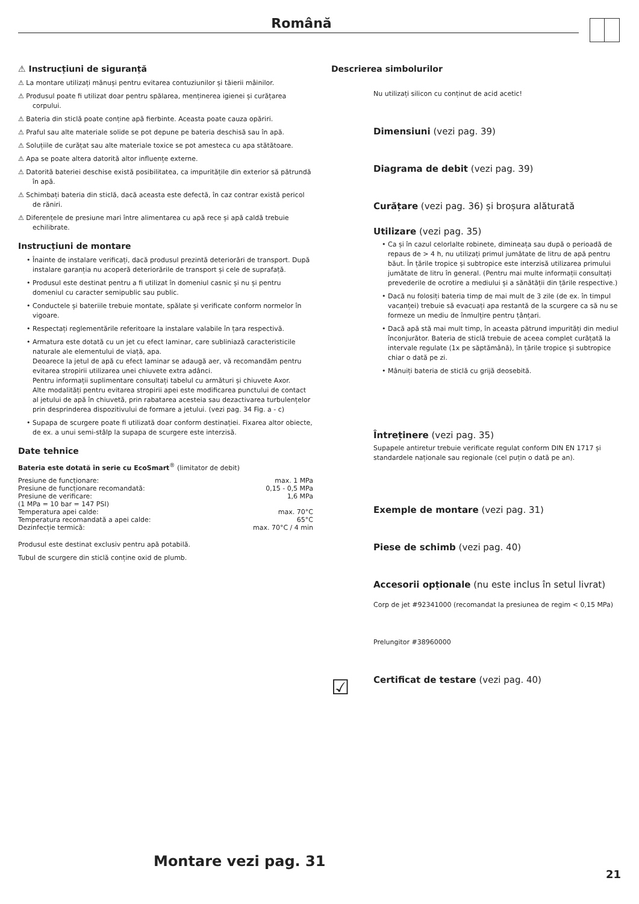Română
⚠ Instrucțiuni de siguranță
⚠ La montare utilizați mănuși pentru evitarea contuziunilor și tăierii mâinilor.
⚠ Produsul poate fi utilizat doar pentru spălarea, menținerea igienei și curățarea corpului.
⚠ Bateria din sticlă poate conține apă fierbinte. Aceasta poate cauza opăriri.
⚠ Praful sau alte materiale solide se pot depune pe bateria deschisă sau în apă.
⚠ Soluțiile de curățat sau alte materiale toxice se pot amesteca cu apa stătătoare.
⚠ Apa se poate altera datorită altor influențe externe.
⚠ Datorită bateriei deschise există posibilitatea, ca impuritățile din exterior să pătrundă în apă.
⚠ Schimbați bateria din sticlă, dacă aceasta este defectă, în caz contrar există pericol de răniri.
⚠ Diferențele de presiune mari între alimentarea cu apă rece și apă caldă trebuie echilibrate.
Instrucțiuni de montare
• Înainte de instalare verificați, dacă produsul prezintă deteriorări de transport. După instalare garanția nu acoperă deteriorările de transport și cele de suprafață.
• Produsul este destinat pentru a fi utilizat în domeniul casnic și nu și pentru domeniul cu caracter semipublic sau public.
• Conductele și bateriile trebuie montate, spălate și verificate conform normelor în vigoare.
• Respectați reglementările referitoare la instalare valabile în țara respectivă.
• Armatura este dotată cu un jet cu efect laminar, care subliniază caracteristicile naturale ale elementului de viață, apa.
Deoarece la jetul de apă cu efect laminar se adaugă aer, vă recomandăm pentru evitarea stropirii utilizarea unei chiuvete extra adânci.
Pentru informații suplimentare consultați tabelul cu armături și chiuvete Axor.
Alte modalități pentru evitarea stropirii apei este modificarea punctului de contact al jetului de apă în chiuvetă, prin rabatarea acesteia sau dezactivarea turbulențelor prin desprinderea dispozitivului de formare a jetului. (vezi pag. 34 Fig. a - c)
• Supapa de scurgere poate fi utilizată doar conform destinației. Fixarea altor obiecte, de ex. a unui semi-stâlp la supapa de scurgere este interzisă.
Date tehnice
Bateria este dotată în serie cu EcoSmart<sup>®</sup> (limitator de debit)
| Presiune de funcționare: | max. 1 MPa |
| Presiune de funcționare recomandată: | 0,15 - 0,5 MPa |
| Presiune de verificare: | 1,6 MPa |
| (1 MPa = 10 bar = 147 PSI) | |
| Temperatura apei calde: | max. 70°C |
| Temperatura recomandată a apei calde: | 65°C |
| Dezinfecție termică: | max. 70°C / 4 min |
Produsul este destinat exclusiv pentru apă potabilă.
Tubul de scurgere din sticlă conține oxid de plumb.
Descrierea simbolurilor
Nu utilizați silicon cu conținut de acid acetic!
Dimensiuni (vezi pag. 39)
Diagrama de debit (vezi pag. 39)
Curățare (vezi pag. 36) și broșura alăturată
Utilizare (vezi pag. 35)
• Ca și în cazul celorlalte robinete, dimineața sau după o perioadă de repaus de > 4 h, nu utilizați primul jumătate de litru de apă pentru băut. În țările tropice și subtropice este interzisă utilizarea primului jumătate de litru în general. (Pentru mai multe informații consultați prevederile de ocrotire a mediului și a sănătății din țările respective.)
• Dacă nu folosiți bateria timp de mai mult de 3 zile (de ex. în timpul vacanței) trebuie să evacuați apa restantă de la scurgere ca să nu se formeze un mediu de înmulțire pentru țânțari.
• Dacă apă stă mai mult timp, în aceasta pătrund impurități din mediul înconjurător. Bateria de sticlă trebuie de aceea complet curățată la intervale regulate (1x pe săptămână), în țările tropice și subtropice chiar o dată pe zi.
• Mânuiți bateria de sticlă cu grijă deosebită.
Întreținere (vezi pag. 35)
Supapele antiretur trebuie verificate regulat conform DIN EN 1717 și standardele naționale sau regionale (cel puțin o dată pe an).
Exemple de montare (vezi pag. 31)
Piese de schimb (vezi pag. 40)
Accesorii opționale (nu este inclus în setul livrat)
Corp de jet #92341000 (recomandat la presiunea de regim < 0,15 MPa)
Prelungitor #38960000
☑
Certificat de testare (vezi pag. 40)
Montare vezi pag. 31
21